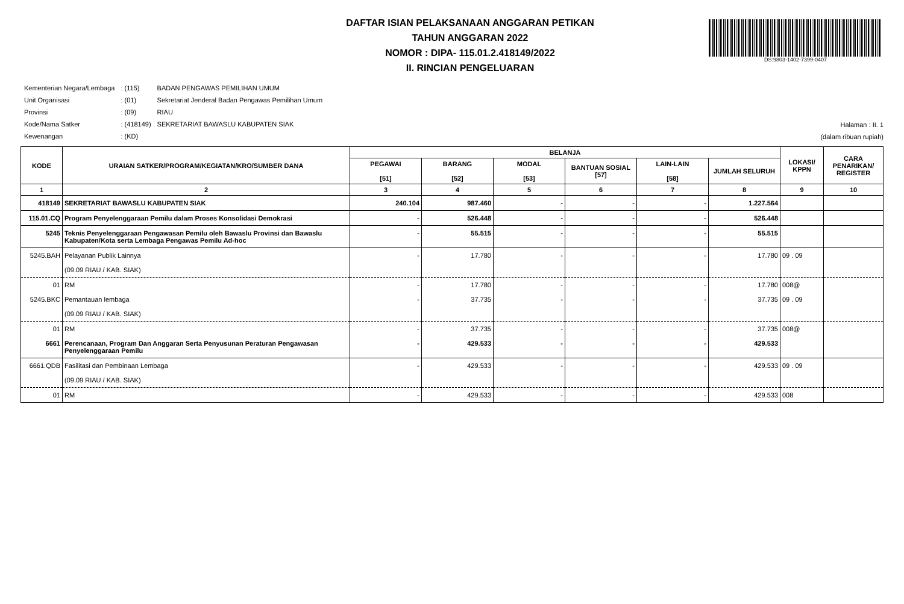DAFTAR ISIAN PELAKSANAAN ANGGARAN PETIKAN
TAHUN ANGGARAN 2022
NOMOR : DIPA- 115.01.2.418149/2022
II. RINCIAN PENGELUARAN
DS:9803-1402-7399-0407
| Kementerian Negara/Lembaga | : (115) | BADAN PENGAWAS PEMILIHAN UMUM |
| Unit Organisasi | : (01) | Sekretariat Jenderal Badan Pengawas Pemilihan Umum |
| Provinsi | : (09) | RIAU |
| Kode/Nama Satker | : (418149) | SEKRETARIAT BAWASLU KABUPATEN SIAK |
| Kewenangan | : (KD) | |
Halaman : II. 1
(dalam ribuan rupiah)
| KODE | URAIAN SATKER/PROGRAM/KEGIATAN/KRO/SUMBER DANA | BELANJA | | | | | | LOKASI/ KPPN | CARA PENARIKAN/ REGISTER |
| --- | --- | --- | --- | --- | --- | --- | --- | --- | --- |
| | | PEGAWAI [51] | BARANG [52] | MODAL [53] | BANTUAN SOSIAL [57] | LAIN-LAIN [58] | JUMLAH SELURUH | | |
| 1 | 2 | 3 | 4 | 5 | 6 | 7 | 8 | 9 | 10 |
| 418149 | SEKRETARIAT BAWASLU KABUPATEN SIAK | 240.104 | 987.460 | - | - | - | 1.227.564 | | |
| 115.01.CQ | Program Penyelenggaraan Pemilu dalam Proses Konsolidasi Demokrasi | - | 526.448 | - | - | - | 526.448 | | |
| 5245 | Teknis Penyelenggaraan Pengawasan Pemilu oleh Bawaslu Provinsi dan Bawaslu Kabupaten/Kota serta Lembaga Pengawas Pemilu Ad-hoc | - | 55.515 | - | - | - | 55.515 | | |
| 5245.BAH | Pelayanan Publik Lainnya (09.09 RIAU / KAB. SIAK) | - | 17.780 | - | - | - | 17.780 | 09 . 09 | |
| 01 | RM | - | 17.780 | - | - | - | 17.780 | 008@ | |
| 5245.BKC | Pemantauan lembaga (09.09 RIAU / KAB. SIAK) | - | 37.735 | - | - | - | 37.735 | 09 . 09 | |
| 01 | RM | - | 37.735 | - | - | - | 37.735 | 008@ | |
| 6661 | Perencanaan, Program Dan Anggaran Serta Penyusunan Peraturan Pengawasan Penyelenggaraan Pemilu | - | 429.533 | - | - | - | 429.533 | | |
| 6661.QDB | Fasilitasi dan Pembinaan Lembaga (09.09 RIAU / KAB. SIAK) | - | 429.533 | - | - | - | 429.533 | 09 . 09 | |
| 01 | RM | - | 429.533 | - | - | - | 429.533 | 008 | |